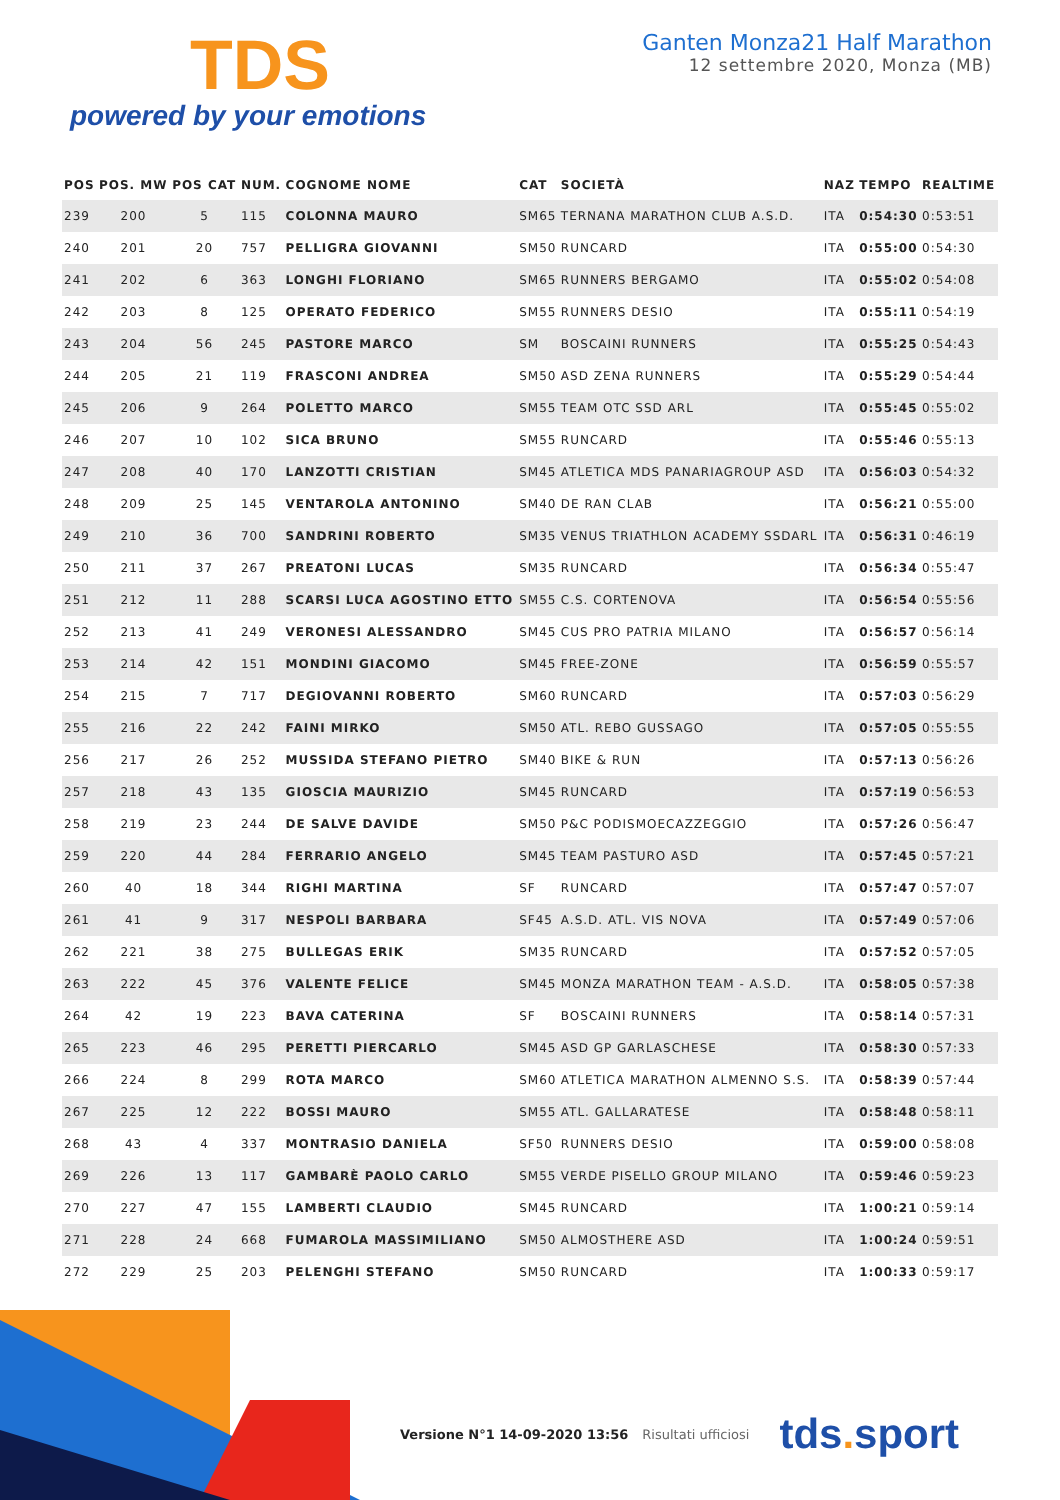TDS
powered by your emotions
Ganten Monza21 Half Marathon
12 settembre 2020, Monza (MB)
| POS | POS. MW | POS CAT | NUM. | COGNOME NOME | CAT | SOCIETÀ | NAZ | TEMPO | REALTIME |
| --- | --- | --- | --- | --- | --- | --- | --- | --- | --- |
| 239 | 200 | 5 | 115 | COLONNA MAURO | SM65 | TERNANA MARATHON CLUB A.S.D. | ITA | 0:54:30 | 0:53:51 |
| 240 | 201 | 20 | 757 | PELLIGRA GIOVANNI | SM50 | RUNCARD | ITA | 0:55:00 | 0:54:30 |
| 241 | 202 | 6 | 363 | LONGHI FLORIANO | SM65 | RUNNERS BERGAMO | ITA | 0:55:02 | 0:54:08 |
| 242 | 203 | 8 | 125 | OPERATO FEDERICO | SM55 | RUNNERS DESIO | ITA | 0:55:11 | 0:54:19 |
| 243 | 204 | 56 | 245 | PASTORE MARCO | SM | BOSCAINI RUNNERS | ITA | 0:55:25 | 0:54:43 |
| 244 | 205 | 21 | 119 | FRASCONI ANDREA | SM50 | ASD ZENA RUNNERS | ITA | 0:55:29 | 0:54:44 |
| 245 | 206 | 9 | 264 | POLETTO MARCO | SM55 | TEAM OTC SSD ARL | ITA | 0:55:45 | 0:55:02 |
| 246 | 207 | 10 | 102 | SICA BRUNO | SM55 | RUNCARD | ITA | 0:55:46 | 0:55:13 |
| 247 | 208 | 40 | 170 | LANZOTTI CRISTIAN | SM45 | ATLETICA MDS PANARIAGROUP ASD | ITA | 0:56:03 | 0:54:32 |
| 248 | 209 | 25 | 145 | VENTAROLA ANTONINO | SM40 | DE RAN CLAB | ITA | 0:56:21 | 0:55:00 |
| 249 | 210 | 36 | 700 | SANDRINI ROBERTO | SM35 | VENUS TRIATHLON ACADEMY SSDARL | ITA | 0:56:31 | 0:46:19 |
| 250 | 211 | 37 | 267 | PREATONI LUCAS | SM35 | RUNCARD | ITA | 0:56:34 | 0:55:47 |
| 251 | 212 | 11 | 288 | SCARSI LUCA AGOSTINO ETTO | SM55 | C.S. CORTENOVA | ITA | 0:56:54 | 0:55:56 |
| 252 | 213 | 41 | 249 | VERONESI ALESSANDRO | SM45 | CUS PRO PATRIA MILANO | ITA | 0:56:57 | 0:56:14 |
| 253 | 214 | 42 | 151 | MONDINI GIACOMO | SM45 | FREE-ZONE | ITA | 0:56:59 | 0:55:57 |
| 254 | 215 | 7 | 717 | DEGIOVANNI ROBERTO | SM60 | RUNCARD | ITA | 0:57:03 | 0:56:29 |
| 255 | 216 | 22 | 242 | FAINI MIRKO | SM50 | ATL. REBO GUSSAGO | ITA | 0:57:05 | 0:55:55 |
| 256 | 217 | 26 | 252 | MUSSIDA STEFANO PIETRO | SM40 | BIKE & RUN | ITA | 0:57:13 | 0:56:26 |
| 257 | 218 | 43 | 135 | GIOSCIA MAURIZIO | SM45 | RUNCARD | ITA | 0:57:19 | 0:56:53 |
| 258 | 219 | 23 | 244 | DE SALVE DAVIDE | SM50 | P&C PODISMOECAZZEGGIO | ITA | 0:57:26 | 0:56:47 |
| 259 | 220 | 44 | 284 | FERRARIO ANGELO | SM45 | TEAM PASTURO ASD | ITA | 0:57:45 | 0:57:21 |
| 260 | 40 | 18 | 344 | RIGHI MARTINA | SF | RUNCARD | ITA | 0:57:47 | 0:57:07 |
| 261 | 41 | 9 | 317 | NESPOLI BARBARA | SF45 | A.S.D. ATL. VIS NOVA | ITA | 0:57:49 | 0:57:06 |
| 262 | 221 | 38 | 275 | BULLEGAS ERIK | SM35 | RUNCARD | ITA | 0:57:52 | 0:57:05 |
| 263 | 222 | 45 | 376 | VALENTE FELICE | SM45 | MONZA MARATHON TEAM - A.S.D. | ITA | 0:58:05 | 0:57:38 |
| 264 | 42 | 19 | 223 | BAVA CATERINA | SF | BOSCAINI RUNNERS | ITA | 0:58:14 | 0:57:31 |
| 265 | 223 | 46 | 295 | PERETTI PIERCARLO | SM45 | ASD GP GARLASCHESE | ITA | 0:58:30 | 0:57:33 |
| 266 | 224 | 8 | 299 | ROTA MARCO | SM60 | ATLETICA MARATHON ALMENNO S.S. | ITA | 0:58:39 | 0:57:44 |
| 267 | 225 | 12 | 222 | BOSSI MAURO | SM55 | ATL. GALLARATESE | ITA | 0:58:48 | 0:58:11 |
| 268 | 43 | 4 | 337 | MONTRASIO DANIELA | SF50 | RUNNERS DESIO | ITA | 0:59:00 | 0:58:08 |
| 269 | 226 | 13 | 117 | GAMBARÈ PAOLO CARLO | SM55 | VERDE PISELLO GROUP MILANO | ITA | 0:59:46 | 0:59:23 |
| 270 | 227 | 47 | 155 | LAMBERTI CLAUDIO | SM45 | RUNCARD | ITA | 1:00:21 | 0:59:14 |
| 271 | 228 | 24 | 668 | FUMAROLA MASSIMILIANO | SM50 | ALMOSTHERE ASD | ITA | 1:00:24 | 0:59:51 |
| 272 | 229 | 25 | 203 | PELENGHI STEFANO | SM50 | RUNCARD | ITA | 1:00:33 | 0:59:17 |
Versione N°1 14-09-2020 13:56 Risultati ufficiosi tds. sport